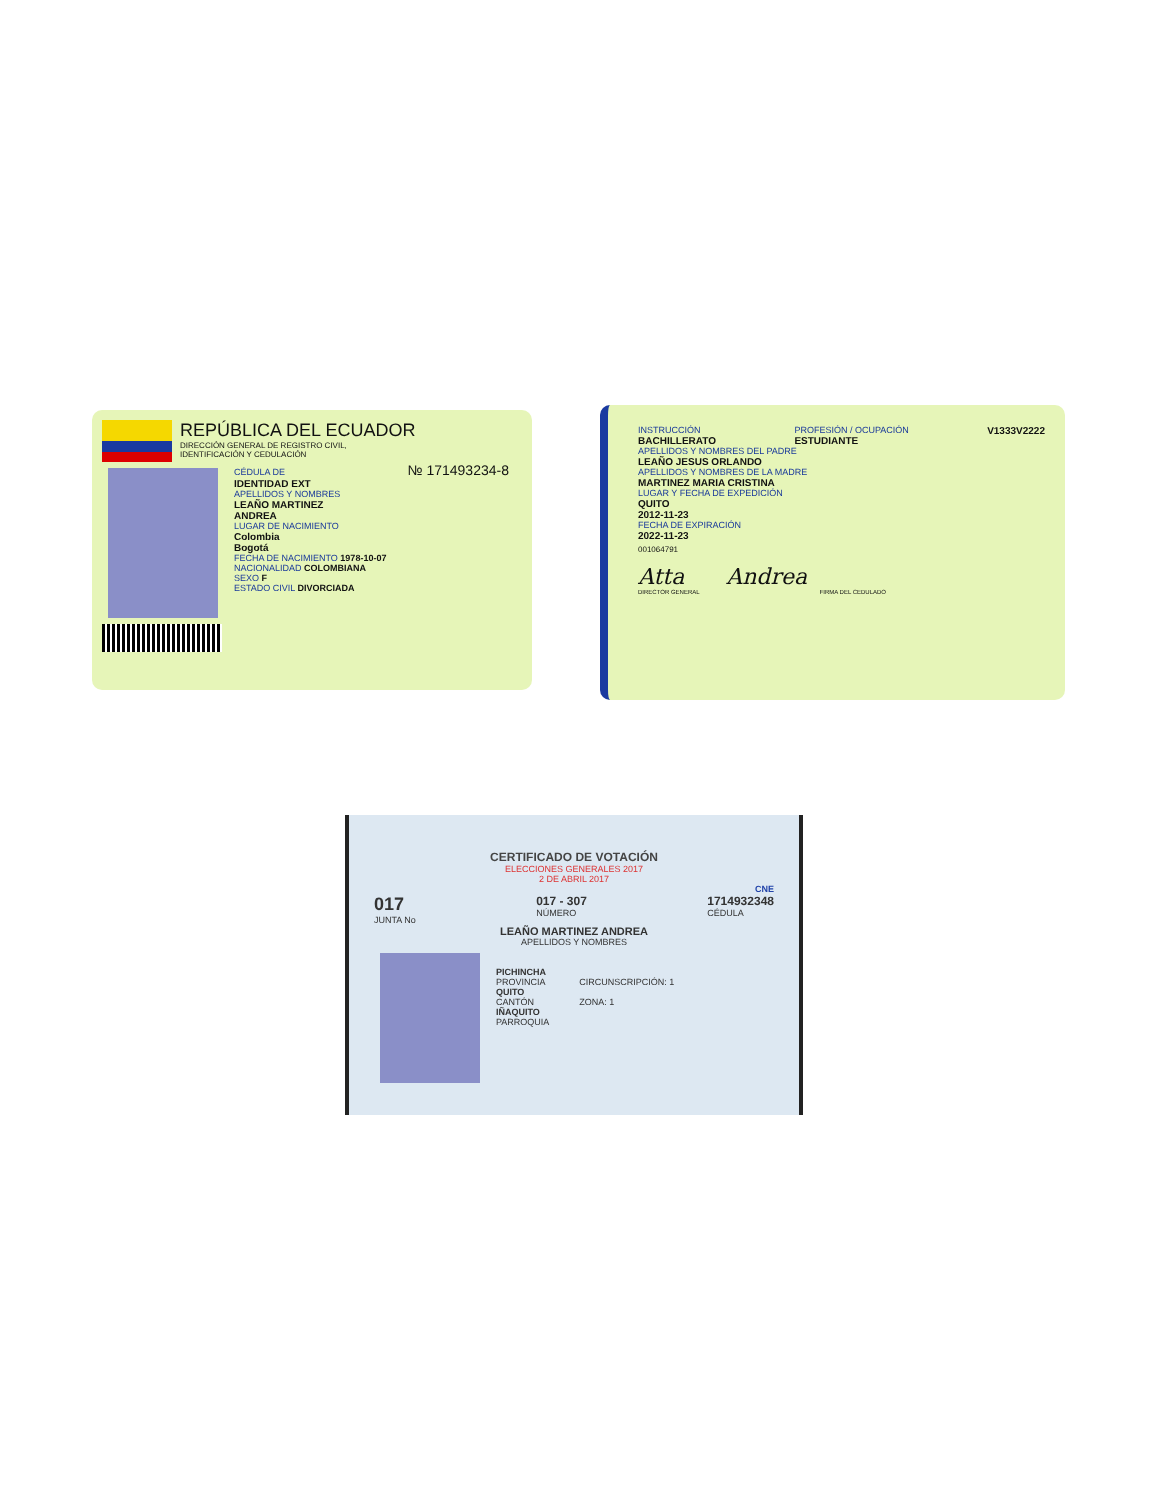REPÚBLICA DEL ECUADOR
DIRECCIÓN GENERAL DE REGISTRO CIVIL,
IDENTIFICACIÓN Y CEDULACIÓN
CÉDULA DE № 171493234-8
IDENTIDAD EXT
APELLIDOS Y NOMBRES
LEAÑO MARTINEZ
ANDREA
LUGAR DE NACIMIENTO
Colombia
Bogotá
FECHA DE NACIMIENTO 1978-10-07
NACIONALIDAD COLOMBIANA
SEXO F
ESTADO CIVIL DIVORCIADA
INSTRUCCIÓN
BACHILLERATO
PROFESIÓN / OCUPACIÓN
ESTUDIANTE
V1333V2222
APELLIDOS Y NOMBRES DEL PADRE
LEAÑO JESUS ORLANDO
APELLIDOS Y NOMBRES DE LA MADRE
MARTINEZ MARIA CRISTINA
LUGAR Y FECHA DE EXPEDICIÓN
QUITO
2012-11-23
FECHA DE EXPIRACIÓN
2022-11-23
001064791
Atta Andrea
DIRECTOR GENERAL FIRMA DEL CEDULADO
CERTIFICADO DE VOTACIÓN
ELECCIONES GENERALES 2017
2 DE ABRIL 2017
CNE
017
JUNTA No
017 - 307
NÚMERO
1714932348
CÉDULA
LEAÑO MARTINEZ ANDREA
APELLIDOS Y NOMBRES
PICHINCHA
PROVINCIA
QUITO
CANTÓN
IÑAQUITO
PARROQUIA
CIRCUNSCRIPCIÓN: 1
ZONA: 1